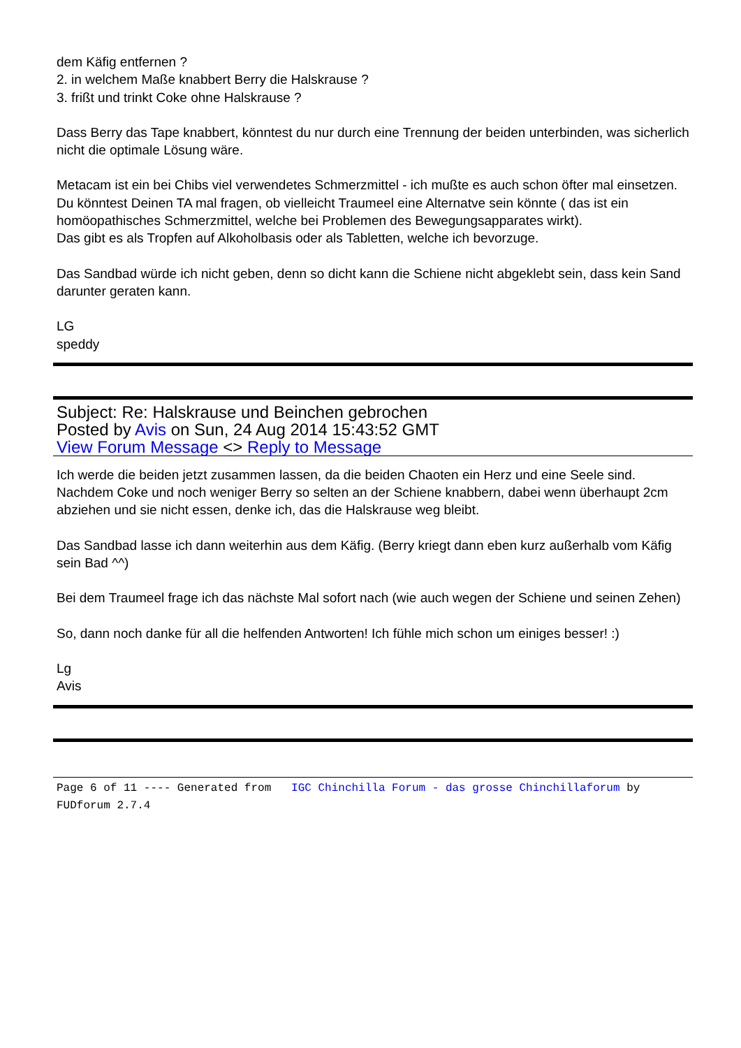dem Käfig entfernen ?
2. in welchem Maße knabbert Berry die Halskrause ?
3. frißt und trinkt Coke ohne Halskrause ?
Dass Berry das Tape knabbert, könntest du nur durch eine Trennung der beiden unterbinden, was sicherlich nicht die optimale Lösung wäre.
Metacam ist ein bei Chibs viel verwendetes Schmerzmittel - ich mußte es auch schon öfter mal einsetzen.
Du könntest Deinen TA mal fragen, ob vielleicht Traumeel eine Alternatve sein könnte ( das ist ein homöopathisches Schmerzmittel, welche bei Problemen des Bewegungsapparates wirkt).
Das gibt es als Tropfen auf Alkoholbasis oder als Tabletten, welche ich bevorzuge.
Das Sandbad würde ich nicht geben, denn so dicht kann die Schiene nicht abgeklebt sein, dass kein Sand darunter geraten kann.
LG
speddy
Subject: Re: Halskrause und Beinchen gebrochen
Posted by Avis on Sun, 24 Aug 2014 15:43:52 GMT
View Forum Message <> Reply to Message
Ich werde die beiden jetzt zusammen lassen, da die beiden Chaoten ein Herz und eine Seele sind.
Nachdem Coke und noch weniger Berry so selten an der Schiene knabbern, dabei wenn überhaupt 2cm abziehen und sie nicht essen, denke ich, das die Halskrause weg bleibt.
Das Sandbad lasse ich dann weiterhin aus dem Käfig. (Berry kriegt dann eben kurz außerhalb vom Käfig sein Bad ^^)
Bei dem Traumeel frage ich das nächste Mal sofort nach (wie auch wegen der Schiene und seinen Zehen)
So, dann noch danke für all die helfenden Antworten! Ich fühle mich schon um einiges besser! :)
Lg
Avis
Page 6 of 11 ---- Generated from IGC Chinchilla Forum - das grosse Chinchillaforum by FUDforum 2.7.4